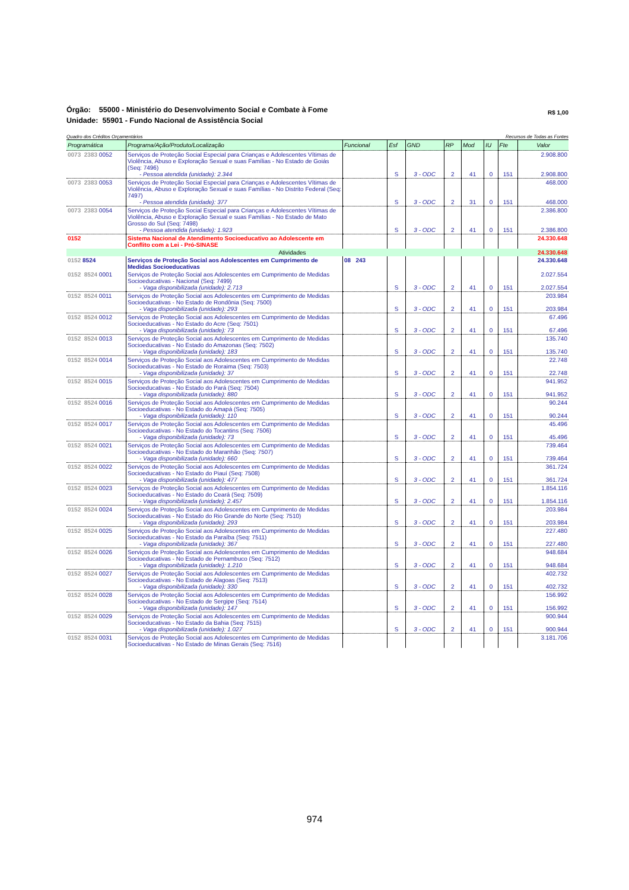Órgão: 55000 - Ministério do Desenvolvimento Social e Combate à Fome
Unidade: 55901 - Fundo Nacional de Assistência Social
R$ 1,00
Quadro dos Créditos Orçamentários Recursos de Todas as Fontes
| Programática | Programa/Ação/Produto/Localização | Funcional | Esf | GND | RP | Mod | IU | Fte | Valor |
| --- | --- | --- | --- | --- | --- | --- | --- | --- | --- |
| 0073 2383 0052 | Serviços de Proteção Social Especial para Crianças e Adolescentes Vítimas de Violência, Abuso e Exploração Sexual e suas Famílias - No Estado de Goiás (Seq: 7496) - Pessoa atendida (unidade): 2.344 | | S | 3 - ODC | 2 | 41 | 0 | 151 | 2.908.800 2.908.800 |
| 0073 2383 0053 | Serviços de Proteção Social Especial para Crianças e Adolescentes Vítimas de Violência, Abuso e Exploração Sexual e suas Famílias - No Distrito Federal (Seq: 7497) - Pessoa atendida (unidade): 377 | | S | 3 - ODC | 2 | 31 | 0 | 151 | 468.000 468.000 |
| 0073 2383 0054 | Serviços de Proteção Social Especial para Crianças e Adolescentes Vítimas de Violência, Abuso e Exploração Sexual e suas Famílias - No Estado de Mato Grosso do Sul (Seq: 7498) - Pessoa atendida (unidade): 1.923 | | S | 3 - ODC | 2 | 41 | 0 | 151 | 2.386.800 2.386.800 |
| 0152 | Sistema Nacional de Atendimento Socioeducativo ao Adolescente em Conflito com a Lei - Pró-SINASE | | | | | | | | 24.330.648 |
| Atividades | | | | | | | | | 24.330.648 |
| 0152 8524 | Serviços de Proteção Social aos Adolescentes em Cumprimento de Medidas Socioeducativas | 08 243 | | | | | | | 24.330.648 |
| 0152 8524 0001 | Serviços de Proteção Social aos Adolescentes em Cumprimento de Medidas Socioeducativas - Nacional (Seq: 7499) - Vaga disponibilizada (unidade): 2.713 | | S | 3 - ODC | 2 | 41 | 0 | 151 | 2.027.554 2.027.554 |
| 0152 8524 0011 | Serviços de Proteção Social aos Adolescentes em Cumprimento de Medidas Socioeducativas - No Estado de Rondônia (Seq: 7500) - Vaga disponibilizada (unidade): 293 | | S | 3 - ODC | 2 | 41 | 0 | 151 | 203.984 203.984 |
| 0152 8524 0012 | Serviços de Proteção Social aos Adolescentes em Cumprimento de Medidas Socioeducativas - No Estado do Acre (Seq: 7501) - Vaga disponibilizada (unidade): 73 | | S | 3 - ODC | 2 | 41 | 0 | 151 | 67.496 67.496 |
| 0152 8524 0013 | Serviços de Proteção Social aos Adolescentes em Cumprimento de Medidas Socioeducativas - No Estado do Amazonas (Seq: 7502) - Vaga disponibilizada (unidade): 183 | | S | 3 - ODC | 2 | 41 | 0 | 151 | 135.740 135.740 |
| 0152 8524 0014 | Serviços de Proteção Social aos Adolescentes em Cumprimento de Medidas Socioeducativas - No Estado de Roraima (Seq: 7503) - Vaga disponibilizada (unidade): 37 | | S | 3 - ODC | 2 | 41 | 0 | 151 | 22.748 22.748 |
| 0152 8524 0015 | Serviços de Proteção Social aos Adolescentes em Cumprimento de Medidas Socioeducativas - No Estado do Pará (Seq: 7504) - Vaga disponibilizada (unidade): 880 | | S | 3 - ODC | 2 | 41 | 0 | 151 | 941.952 941.952 |
| 0152 8524 0016 | Serviços de Proteção Social aos Adolescentes em Cumprimento de Medidas Socioeducativas - No Estado do Amapá (Seq: 7505) - Vaga disponibilizada (unidade): 110 | | S | 3 - ODC | 2 | 41 | 0 | 151 | 90.244 90.244 |
| 0152 8524 0017 | Serviços de Proteção Social aos Adolescentes em Cumprimento de Medidas Socioeducativas - No Estado do Tocantins (Seq: 7506) - Vaga disponibilizada (unidade): 73 | | S | 3 - ODC | 2 | 41 | 0 | 151 | 45.496 45.496 |
| 0152 8524 0021 | Serviços de Proteção Social aos Adolescentes em Cumprimento de Medidas Socioeducativas - No Estado do Maranhão (Seq: 7507) - Vaga disponibilizada (unidade): 660 | | S | 3 - ODC | 2 | 41 | 0 | 151 | 739.464 739.464 |
| 0152 8524 0022 | Serviços de Proteção Social aos Adolescentes em Cumprimento de Medidas Socioeducativas - No Estado do Piauí (Seq: 7508) - Vaga disponibilizada (unidade): 477 | | S | 3 - ODC | 2 | 41 | 0 | 151 | 361.724 361.724 |
| 0152 8524 0023 | Serviços de Proteção Social aos Adolescentes em Cumprimento de Medidas Socioeducativas - No Estado do Ceará (Seq: 7509) - Vaga disponibilizada (unidade): 2.457 | | S | 3 - ODC | 2 | 41 | 0 | 151 | 1.854.116 1.854.116 |
| 0152 8524 0024 | Serviços de Proteção Social aos Adolescentes em Cumprimento de Medidas Socioeducativas - No Estado do Rio Grande do Norte (Seq: 7510) - Vaga disponibilizada (unidade): 293 | | S | 3 - ODC | 2 | 41 | 0 | 151 | 203.984 203.984 |
| 0152 8524 0025 | Serviços de Proteção Social aos Adolescentes em Cumprimento de Medidas Socioeducativas - No Estado da Paraíba (Seq: 7511) - Vaga disponibilizada (unidade): 367 | | S | 3 - ODC | 2 | 41 | 0 | 151 | 227.480 227.480 |
| 0152 8524 0026 | Serviços de Proteção Social aos Adolescentes em Cumprimento de Medidas Socioeducativas - No Estado de Pernambuco (Seq: 7512) - Vaga disponibilizada (unidade): 1.210 | | S | 3 - ODC | 2 | 41 | 0 | 151 | 948.684 948.684 |
| 0152 8524 0027 | Serviços de Proteção Social aos Adolescentes em Cumprimento de Medidas Socioeducativas - No Estado de Alagoas (Seq: 7513) - Vaga disponibilizada (unidade): 330 | | S | 3 - ODC | 2 | 41 | 0 | 151 | 402.732 402.732 |
| 0152 8524 0028 | Serviços de Proteção Social aos Adolescentes em Cumprimento de Medidas Socioeducativas - No Estado de Sergipe (Seq: 7514) - Vaga disponibilizada (unidade): 147 | | S | 3 - ODC | 2 | 41 | 0 | 151 | 156.992 156.992 |
| 0152 8524 0029 | Serviços de Proteção Social aos Adolescentes em Cumprimento de Medidas Socioeducativas - No Estado da Bahia (Seq: 7515) - Vaga disponibilizada (unidade): 1.027 | | S | 3 - ODC | 2 | 41 | 0 | 151 | 900.944 900.944 |
| 0152 8524 0031 | Serviços de Proteção Social aos Adolescentes em Cumprimento de Medidas Socioeducativas - No Estado de Minas Gerais (Seq: 7516) | | | | | | | | 3.181.706 |
974